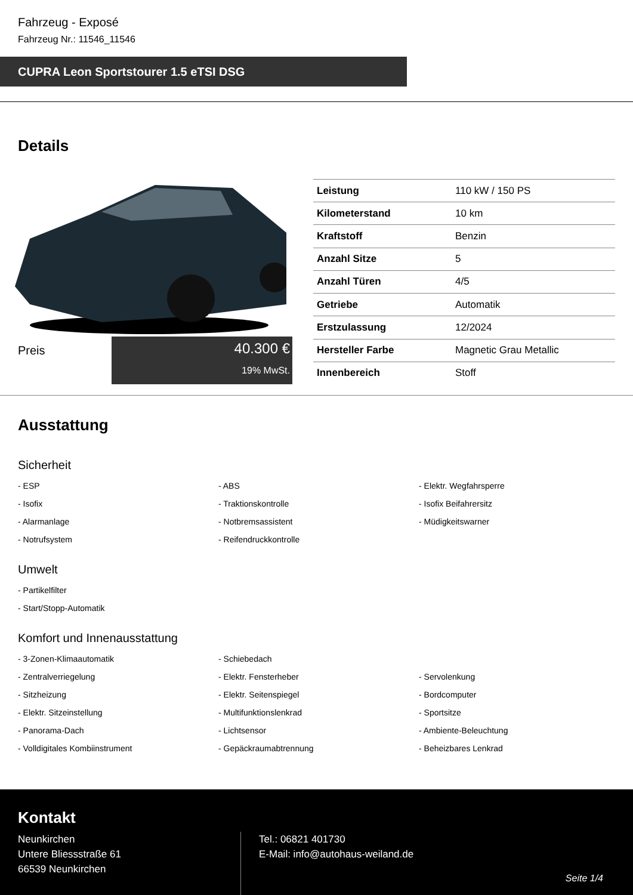Fahrzeug - Exposé
Fahrzeug Nr.: 11546_11546
CUPRA Leon Sportstourer 1.5 eTSI DSG
Details
Preis
40.300 €
19% MwSt.
| Leistung | 110 kW / 150 PS |
| Kilometerstand | 10 km |
| Kraftstoff | Benzin |
| Anzahl Sitze | 5 |
| Anzahl Türen | 4/5 |
| Getriebe | Automatik |
| Erstzulassung | 12/2024 |
| Hersteller Farbe | Magnetic Grau Metallic |
| Innenbereich | Stoff |
Ausstattung
Sicherheit
- ESP
- ABS
- Elektr. Wegfahrsperre
- Isofix
- Traktionskontrolle
- Isofix Beifahrersitz
- Alarmanlage
- Notbremsassistent
- Müdigkeitswarner
- Notrufsystem
- Reifendruckkontrolle
Umwelt
- Partikelfilter
- Start/Stopp-Automatik
Komfort und Innenausstattung
- 3-Zonen-Klimaautomatik
- Schiebedach
- Zentralverriegelung
- Elektr. Fensterheber
- Servolenkung
- Sitzheizung
- Elektr. Seitenspiegel
- Bordcomputer
- Elektr. Sitzeinstellung
- Multifunktionslenkrad
- Sportsitze
- Panorama-Dach
- Lichtsensor
- Ambiente-Beleuchtung
- Volldigitales Kombiinstrument
- Gepäckraumabtrennung
- Beheizbares Lenkrad
Kontakt
Neunkirchen
Untere Bliessstraße 61
66539 Neunkirchen
Tel.: 06821 401730
E-Mail: info@autohaus-weiland.de
Seite 1/4